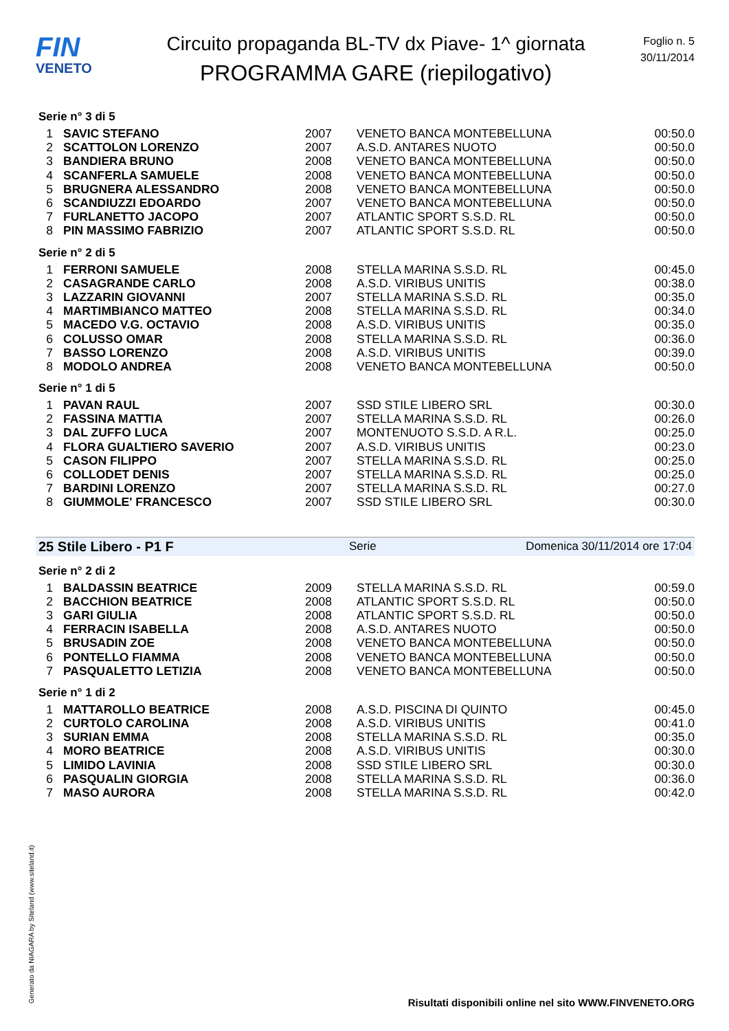FIN
VENETO
Circuito propaganda BL-TV dx Piave- 1^ giornata
PROGRAMMA GARE (riepilogativo)
Foglio n. 5
30/11/2014
Serie n° 3 di 5
| 1 | SAVIC STEFANO | 2007 | VENETO BANCA MONTEBELLUNA | 00:50.0 |
| 2 | SCATTOLON LORENZO | 2007 | A.S.D. ANTARES NUOTO | 00:50.0 |
| 3 | BANDIERA BRUNO | 2008 | VENETO BANCA MONTEBELLUNA | 00:50.0 |
| 4 | SCANFERLA SAMUELE | 2008 | VENETO BANCA MONTEBELLUNA | 00:50.0 |
| 5 | BRUGNERA ALESSANDRO | 2008 | VENETO BANCA MONTEBELLUNA | 00:50.0 |
| 6 | SCANDIUZZI EDOARDO | 2007 | VENETO BANCA MONTEBELLUNA | 00:50.0 |
| 7 | FURLANETTO JACOPO | 2007 | ATLANTIC SPORT S.S.D. RL | 00:50.0 |
| 8 | PIN MASSIMO FABRIZIO | 2007 | ATLANTIC SPORT S.S.D. RL | 00:50.0 |
Serie n° 2 di 5
| 1 | FERRONI SAMUELE | 2008 | STELLA MARINA S.S.D. RL | 00:45.0 |
| 2 | CASAGRANDE CARLO | 2008 | A.S.D. VIRIBUS UNITIS | 00:38.0 |
| 3 | LAZZARIN GIOVANNI | 2007 | STELLA MARINA S.S.D. RL | 00:35.0 |
| 4 | MARTIMBIANCO MATTEO | 2008 | STELLA MARINA S.S.D. RL | 00:34.0 |
| 5 | MACEDO V.G. OCTAVIO | 2008 | A.S.D. VIRIBUS UNITIS | 00:35.0 |
| 6 | COLUSSO OMAR | 2008 | STELLA MARINA S.S.D. RL | 00:36.0 |
| 7 | BASSO LORENZO | 2008 | A.S.D. VIRIBUS UNITIS | 00:39.0 |
| 8 | MODOLO ANDREA | 2008 | VENETO BANCA MONTEBELLUNA | 00:50.0 |
Serie n° 1 di 5
| 1 | PAVAN RAUL | 2007 | SSD STILE LIBERO SRL | 00:30.0 |
| 2 | FASSINA MATTIA | 2007 | STELLA MARINA S.S.D. RL | 00:26.0 |
| 3 | DAL ZUFFO LUCA | 2007 | MONTENUOTO S.S.D. A R.L. | 00:25.0 |
| 4 | FLORA GUALTIERO SAVERIO | 2007 | A.S.D. VIRIBUS UNITIS | 00:23.0 |
| 5 | CASON FILIPPO | 2007 | STELLA MARINA S.S.D. RL | 00:25.0 |
| 6 | COLLODET DENIS | 2007 | STELLA MARINA S.S.D. RL | 00:25.0 |
| 7 | BARDINI LORENZO | 2007 | STELLA MARINA S.S.D. RL | 00:27.0 |
| 8 | GIUMMOLE' FRANCESCO | 2007 | SSD STILE LIBERO SRL | 00:30.0 |
25 Stile Libero - P1 F Serie Domenica 30/11/2014 ore 17:04
Serie n° 2 di 2
| 1 | BALDASSIN BEATRICE | 2009 | STELLA MARINA S.S.D. RL | 00:59.0 |
| 2 | BACCHION BEATRICE | 2008 | ATLANTIC SPORT S.S.D. RL | 00:50.0 |
| 3 | GARI GIULIA | 2008 | ATLANTIC SPORT S.S.D. RL | 00:50.0 |
| 4 | FERRACIN ISABELLA | 2008 | A.S.D. ANTARES NUOTO | 00:50.0 |
| 5 | BRUSADIN ZOE | 2008 | VENETO BANCA MONTEBELLUNA | 00:50.0 |
| 6 | PONTELLO FIAMMA | 2008 | VENETO BANCA MONTEBELLUNA | 00:50.0 |
| 7 | PASQUALETTO LETIZIA | 2008 | VENETO BANCA MONTEBELLUNA | 00:50.0 |
Serie n° 1 di 2
| 1 | MATTAROLLO BEATRICE | 2008 | A.S.D. PISCINA DI QUINTO | 00:45.0 |
| 2 | CURTOLO CAROLINA | 2008 | A.S.D. VIRIBUS UNITIS | 00:41.0 |
| 3 | SURIAN EMMA | 2008 | STELLA MARINA S.S.D. RL | 00:35.0 |
| 4 | MORO BEATRICE | 2008 | A.S.D. VIRIBUS UNITIS | 00:30.0 |
| 5 | LIMIDO LAVINIA | 2008 | SSD STILE LIBERO SRL | 00:30.0 |
| 6 | PASQUALIN GIORGIA | 2008 | STELLA MARINA S.S.D. RL | 00:36.0 |
| 7 | MASO AURORA | 2008 | STELLA MARINA S.S.D. RL | 00:42.0 |
Generato da NIAGARA by Siteland (www.siteland.it)
Risultati disponibili online nel sito WWW.FINVENETO.ORG